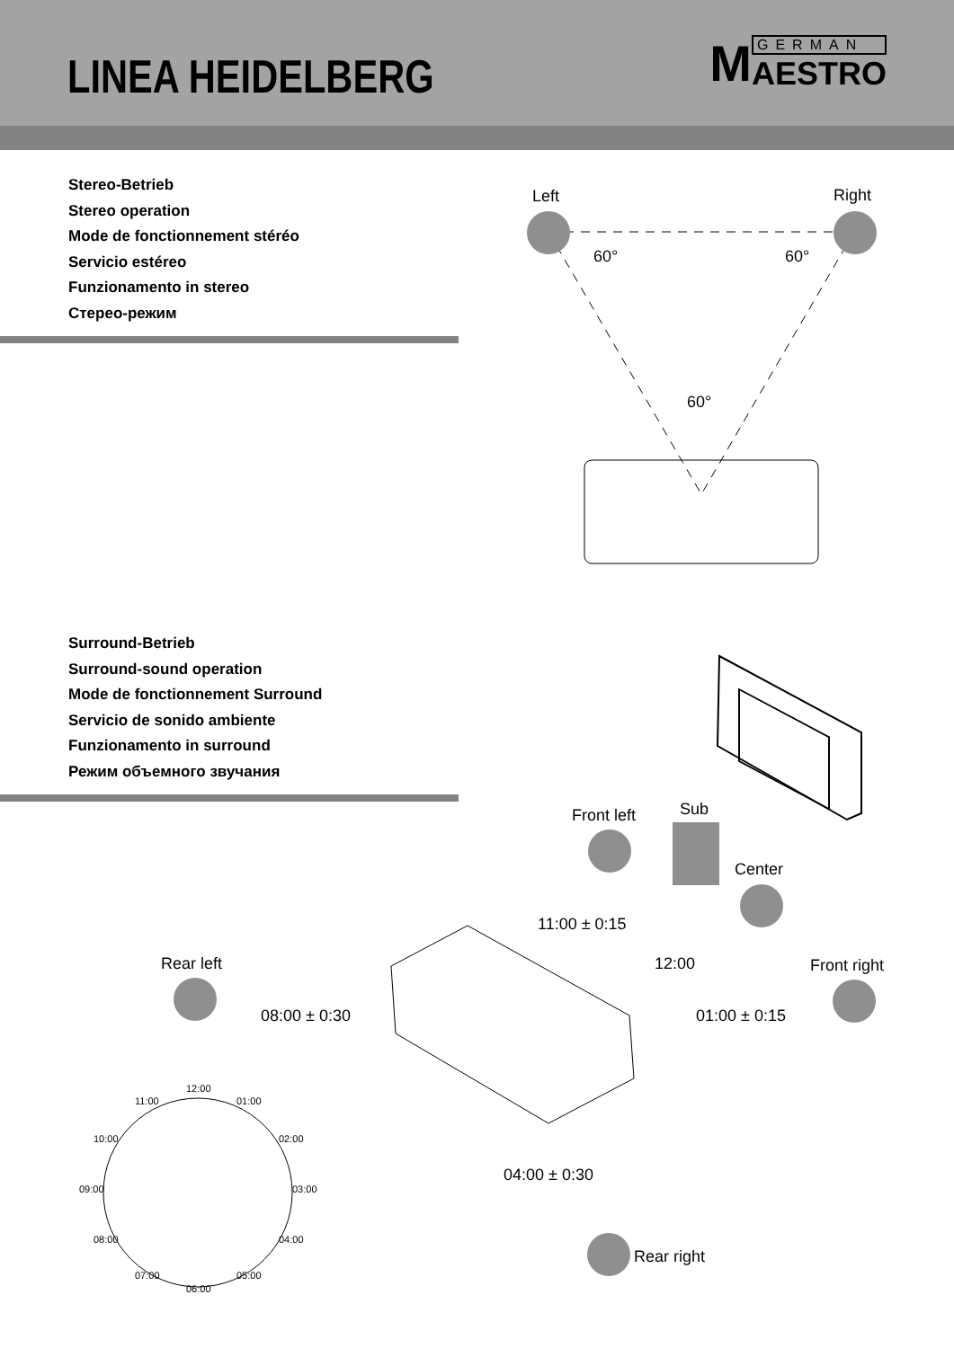LINEA HEIDELBERG
M
GERMAN
AESTRO
Stereo-Betrieb
Stereo operation
Mode de fonctionnement stéréo
Servicio estéreo
Funzionamento in stereo
Стерео-режим
Surround-Betrieb
Surround-sound operation
Mode de fonctionnement Surround
Servicio de sonido ambiente
Funzionamento in surround
Режим объемного звучания
Left Right
60° 60°
60°
Front left Sub
Center
Rear left Front right
Rear right
11:00 ± 0:15
12:00
08:00 ± 0:30 01:00 ± 0:15
04:00 ± 0:30
12:00
11:00 01:00
10:00 02:00
09:00 03:00
08:00 04:00
07:00 05:00
06:00